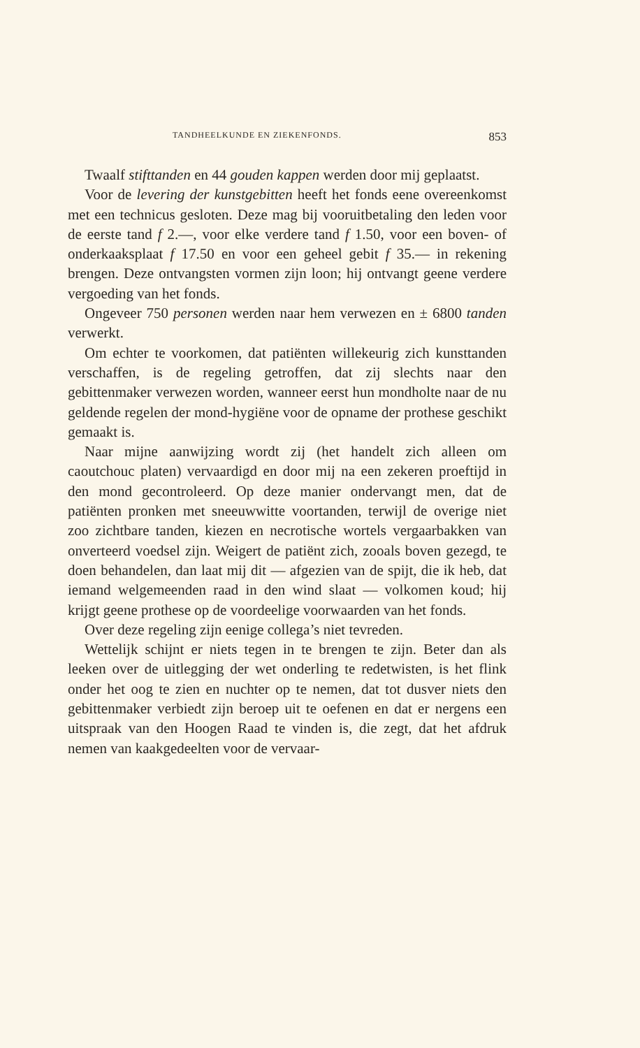TANDHEELKUNDE EN ZIEKENFONDS. 853
Twaalf stifttanden en 44 gouden kappen werden door mij geplaatst.
Voor de levering der kunstgebitten heeft het fonds eene overeenkomst met een technicus gesloten. Deze mag bij vooruitbetaling den leden voor de eerste tand f 2.—, voor elke verdere tand f 1.50, voor een boven- of onderkaaksplaat f 17.50 en voor een geheel gebit f 35.— in rekening brengen. Deze ontvangsten vormen zijn loon; hij ontvangt geene verdere vergoeding van het fonds.
Ongeveer 750 personen werden naar hem verwezen en ± 6800 tanden verwerkt.
Om echter te voorkomen, dat patiënten willekeurig zich kunsttanden verschaffen, is de regeling getroffen, dat zij slechts naar den gebittenmaker verwezen worden, wanneer eerst hun mondholte naar de nu geldende regelen der mond-hygiëne voor de opname der prothese geschikt gemaakt is.
Naar mijne aanwijzing wordt zij (het handelt zich alleen om caoutchouc platen) vervaardigd en door mij na een zekeren proeftijd in den mond gecontroleerd. Op deze manier ondervangt men, dat de patiënten pronken met sneeuwwitte voortanden, terwijl de overige niet zoo zichtbare tanden, kiezen en necrotische wortels vergaarbakken van onverteerd voedsel zijn. Weigert de patiënt zich, zooals boven gezegd, te doen behandelen, dan laat mij dit — afgezien van de spijt, die ik heb, dat iemand welgemeenden raad in den wind slaat — volkomen koud; hij krijgt geene prothese op de voordeelige voorwaarden van het fonds.
Over deze regeling zijn eenige collega’s niet tevreden.
Wettelijk schijnt er niets tegen in te brengen te zijn. Beter dan als leeken over de uitlegging der wet onderling te redetwisten, is het flink onder het oog te zien en nuchter op te nemen, dat tot dusver niets den gebittenmaker verbiedt zijn beroep uit te oefenen en dat er nergens een uitspraak van den Hoogen Raad te vinden is, die zegt, dat het afdruk nemen van kaakgedeelten voor de vervaar-